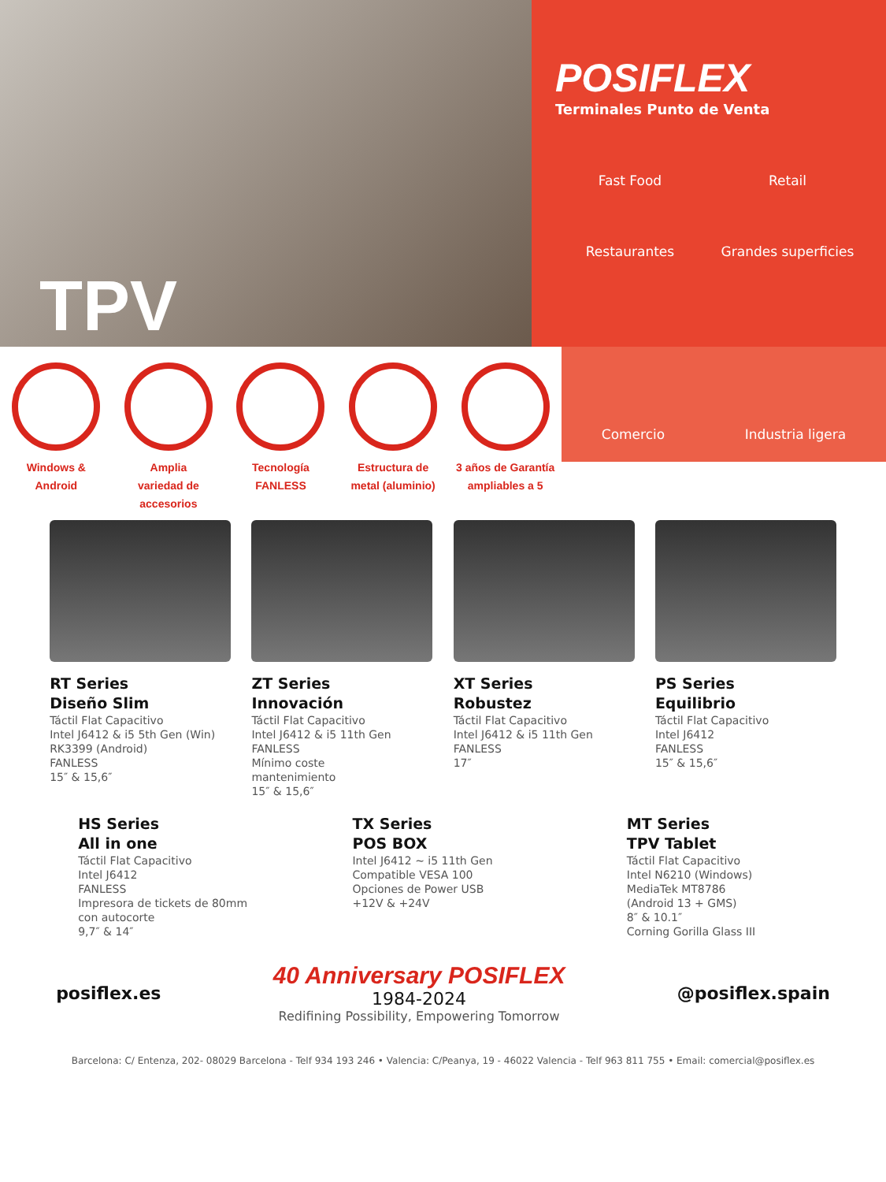TPV
POSIFLEX
Terminales Punto de Venta
Fast Food
Retail
Restaurantes
Grandes superficies
Windows &
Android
Amplia
variedad de
accesorios
Tecnología
FANLESS
Estructura de
metal (aluminio)
3 años de Garantía
ampliables a 5
Comercio
Industria ligera
RT Series
Diseño Slim
Táctil Flat Capacitivo
Intel J6412 & i5 5th Gen (Win)
RK3399 (Android)
FANLESS
15″ & 15,6″
ZT Series
Innovación
Táctil Flat Capacitivo
Intel J6412 & i5 11th Gen
FANLESS
Mínimo coste
mantenimiento
15″ & 15,6″
XT Series
Robustez
Táctil Flat Capacitivo
Intel J6412 & i5 11th Gen
FANLESS
17″
PS Series
Equilibrio
Táctil Flat Capacitivo
Intel J6412
FANLESS
15″ & 15,6″
HS Series
All in one
Táctil Flat Capacitivo
Intel J6412
FANLESS
Impresora de tickets de 80mm
con autocorte
9,7″ & 14″
TX Series
POS BOX
Intel J6412 ~ i5 11th Gen
Compatible VESA 100
Opciones de Power USB
+12V & +24V
MT Series
TPV Tablet
Táctil Flat Capacitivo
Intel N6210 (Windows)
MediaTek MT8786
(Android 13 + GMS)
8″ & 10.1″
Corning Gorilla Glass III
posiflex.es
40 Anniversary POSIFLEX
1984-2024
Redifining Possibility, Empowering Tomorrow
@posiflex.spain
Barcelona: C/ Entenza, 202- 08029 Barcelona - Telf 934 193 246 • Valencia: C/Peanya, 19 - 46022 Valencia - Telf 963 811 755 • Email: comercial@posiflex.es